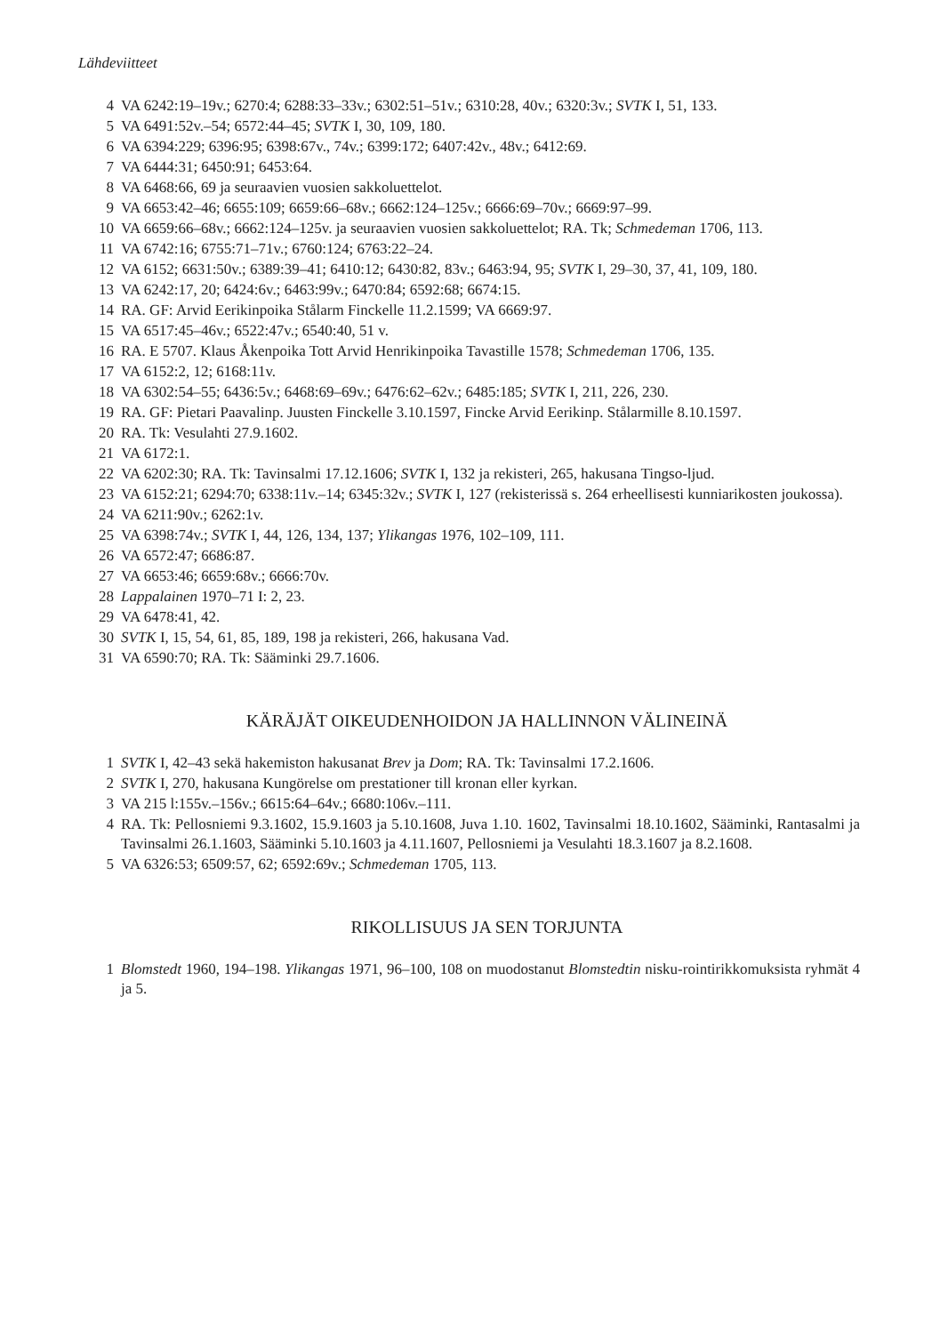Lähdeviitteet
4 VA 6242:19–19v.; 6270:4; 6288:33–33v.; 6302:51–51v.; 6310:28, 40v.; 6320:3v.; SVTK I, 51, 133.
5 VA 6491:52v.–54; 6572:44–45; SVTK I, 30, 109, 180.
6 VA 6394:229; 6396:95; 6398:67v., 74v.; 6399:172; 6407:42v., 48v.; 6412:69.
7 VA 6444:31; 6450:91; 6453:64.
8 VA 6468:66, 69 ja seuraavien vuosien sakkoluettelot.
9 VA 6653:42–46; 6655:109; 6659:66–68v.; 6662:124–125v.; 6666:69–70v.; 6669:97–99.
10 VA 6659:66–68v.; 6662:124–125v. ja seuraavien vuosien sakkoluettelot; RA. Tk; Schmedeman 1706, 113.
11 VA 6742:16; 6755:71–71v.; 6760:124; 6763:22–24.
12 VA 6152; 6631:50v.; 6389:39–41; 6410:12; 6430:82, 83v.; 6463:94, 95; SVTK I, 29–30, 37, 41, 109, 180.
13 VA 6242:17, 20; 6424:6v.; 6463:99v.; 6470:84; 6592:68; 6674:15.
14 RA. GF: Arvid Eerikinpoika Stålarm Finckelle 11.2.1599; VA 6669:97.
15 VA 6517:45–46v.; 6522:47v.; 6540:40, 51 v.
16 RA. E 5707. Klaus Åkenpoika Tott Arvid Henrikinpoika Tavastille 1578; Schmedeman 1706, 135.
17 VA 6152:2, 12; 6168:11v.
18 VA 6302:54–55; 6436:5v.; 6468:69–69v.; 6476:62–62v.; 6485:185; SVTK I, 211, 226, 230.
19 RA. GF: Pietari Paavalinp. Juusten Finckelle 3.10.1597, Fincke Arvid Eerikinp. Stålarmille 8.10.1597.
20 RA. Tk: Vesulahti 27.9.1602.
21 VA 6172:1.
22 VA 6202:30; RA. Tk: Tavinsalmi 17.12.1606; SVTK I, 132 ja rekisteri, 265, hakusana Tingso-ljud.
23 VA 6152:21; 6294:70; 6338:11v.–14; 6345:32v.; SVTK I, 127 (rekisterissä s. 264 erheellisesti kunniarikosten joukossa).
24 VA 6211:90v.; 6262:1v.
25 VA 6398:74v.; SVTK I, 44, 126, 134, 137; Ylikangas 1976, 102–109, 111.
26 VA 6572:47; 6686:87.
27 VA 6653:46; 6659:68v.; 6666:70v.
28 Lappalainen 1970–71 I: 2, 23.
29 VA 6478:41, 42.
30 SVTK I, 15, 54, 61, 85, 189, 198 ja rekisteri, 266, hakusana Vad.
31 VA 6590:70; RA. Tk: Sääminki 29.7.1606.
KÄRÄJÄT OIKEUDENHOIDON JA HALLINNON VÄLINEINÄ
1 SVTK I, 42–43 sekä hakemiston hakusanat Brev ja Dom; RA. Tk: Tavinsalmi 17.2.1606.
2 SVTK I, 270, hakusana Kungörelse om prestationer till kronan eller kyrkan.
3 VA 215 l:155v.–156v.; 6615:64–64v.; 6680:106v.–111.
4 RA. Tk: Pellosniemi 9.3.1602, 15.9.1603 ja 5.10.1608, Juva 1.10. 1602, Tavinsalmi 18.10.1602, Sääminki, Rantasalmi ja Tavinsalmi 26.1.1603, Sääminki 5.10.1603 ja 4.11.1607, Pellosniemi ja Vesulahti 18.3.1607 ja 8.2.1608.
5 VA 6326:53; 6509:57, 62; 6592:69v.; Schmedeman 1705, 113.
RIKOLLISUUS JA SEN TORJUNTA
1 Blomstedt 1960, 194–198. Ylikangas 1971, 96–100, 108 on muodostanut Blomstedtin nisku-rointirikkomuksista ryhmät 4 ja 5.